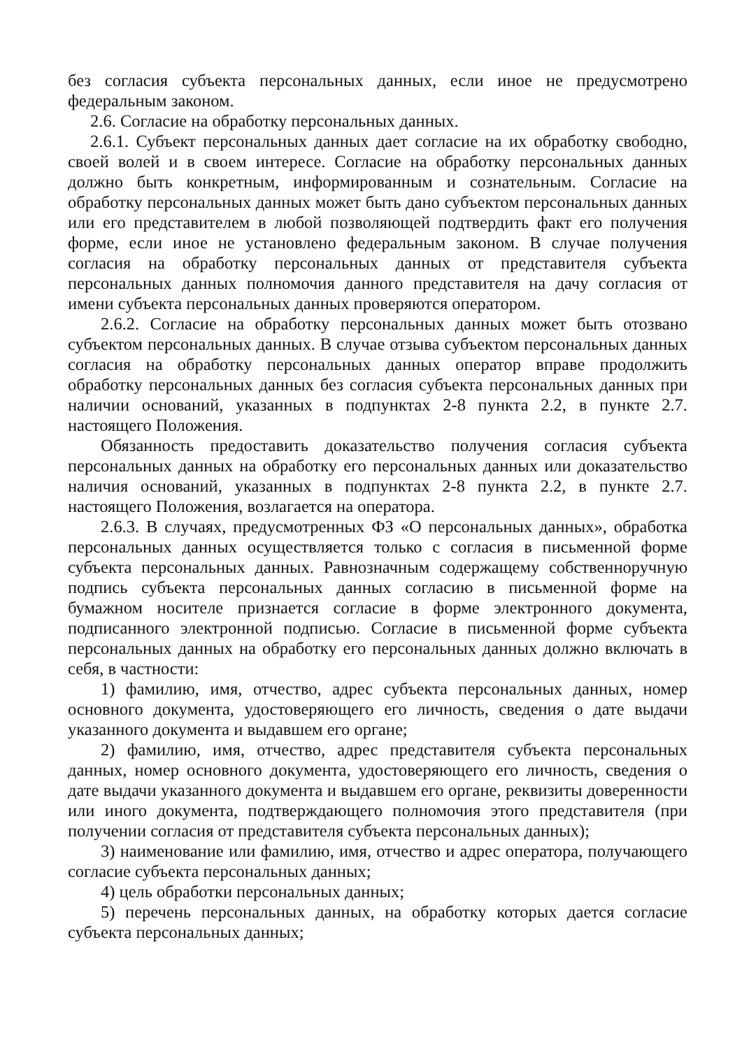без согласия субъекта персональных данных, если иное не предусмотрено федеральным законом.
2.6. Согласие на обработку персональных данных.
2.6.1. Субъект персональных данных дает согласие на их обработку свободно, своей волей и в своем интересе. Согласие на обработку персональных данных должно быть конкретным, информированным и сознательным. Согласие на обработку персональных данных может быть дано субъектом персональных данных или его представителем в любой позволяющей подтвердить факт его получения форме, если иное не установлено федеральным законом. В случае получения согласия на обработку персональных данных от представителя субъекта персональных данных полномочия данного представителя на дачу согласия от имени субъекта персональных данных проверяются оператором.
2.6.2. Согласие на обработку персональных данных может быть отозвано субъектом персональных данных. В случае отзыва субъектом персональных данных согласия на обработку персональных данных оператор вправе продолжить обработку персональных данных без согласия субъекта персональных данных при наличии оснований, указанных в подпунктах 2-8 пункта 2.2, в пункте 2.7. настоящего Положения.
Обязанность предоставить доказательство получения согласия субъекта персональных данных на обработку его персональных данных или доказательство наличия оснований, указанных в подпунктах 2-8 пункта 2.2, в пункте 2.7. настоящего Положения, возлагается на оператора.
2.6.3. В случаях, предусмотренных ФЗ «О персональных данных», обработка персональных данных осуществляется только с согласия в письменной форме субъекта персональных данных. Равнозначным содержащему собственноручную подпись субъекта персональных данных согласию в письменной форме на бумажном носителе признается согласие в форме электронного документа, подписанного электронной подписью. Согласие в письменной форме субъекта персональных данных на обработку его персональных данных должно включать в себя, в частности:
1) фамилию, имя, отчество, адрес субъекта персональных данных, номер основного документа, удостоверяющего его личность, сведения о дате выдачи указанного документа и выдавшем его органе;
2) фамилию, имя, отчество, адрес представителя субъекта персональных данных, номер основного документа, удостоверяющего его личность, сведения о дате выдачи указанного документа и выдавшем его органе, реквизиты доверенности или иного документа, подтверждающего полномочия этого представителя (при получении согласия от представителя субъекта персональных данных);
3) наименование или фамилию, имя, отчество и адрес оператора, получающего согласие субъекта персональных данных;
4) цель обработки персональных данных;
5) перечень персональных данных, на обработку которых дается согласие субъекта персональных данных;